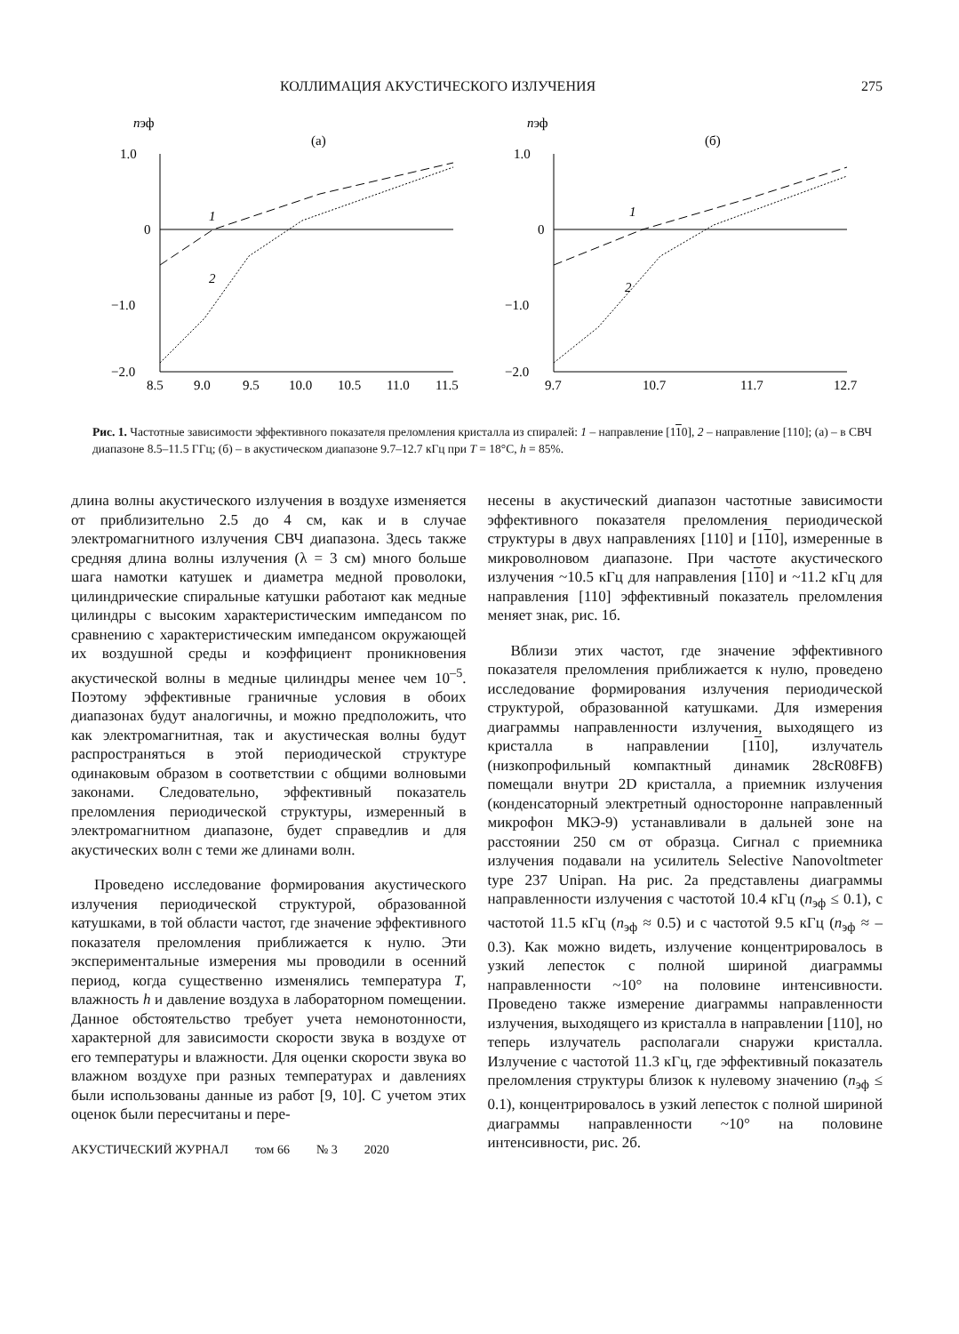КОЛЛИМАЦИЯ АКУСТИЧЕСКОГО ИЗЛУЧЕНИЯ 275
nэф
(а)
1.0
0
−1.0
−2.0
8.5
9.0
9.5
10.0
10.5
11.0
11.5
1
2
nэф
(б)
1.0
0
−1.0
−2.0
9.7
10.7
11.7
12.7
1
2
Рис. 1. Частотные зависимости эффективного показателя преломления кристалла из спиралей: 1 – направление [110], 2 – направление [110]; (а) – в СВЧ диапазоне 8.5–11.5 ГГц; (б) – в акустическом диапазоне 9.7–12.7 кГц при T = 18°C, h = 85%.
длина волны акустического излучения в воздухе изменяется от приблизительно 2.5 до 4 см, как и в случае электромагнитного излучения СВЧ диапазона. Здесь также средняя длина волны излучения (λ = 3 см) много больше шага намотки катушек и диаметра медной проволоки, цилиндрические спиральные катушки работают как медные цилиндры с высоким характеристическим импедансом по сравнению с характеристическим импедансом окружающей их воздушной среды и коэффициент проникновения акустической волны в медные цилиндры менее чем 10<sup>–5</sup>. Поэтому эффективные граничные условия в обоих диапазонах будут аналогичны, и можно предположить, что как электромагнитная, так и акустическая волны будут распространяться в этой периодической структуре одинаковым образом в соответствии с общими волновыми законами. Следовательно, эффективный показатель преломления периодической структуры, измеренный в электромагнитном диапазоне, будет справедлив и для акустических волн с теми же длинами волн.
Проведено исследование формирования акустического излучения периодической структурой, образованной катушками, в той области частот, где значение эффективного показателя преломления приближается к нулю. Эти экспериментальные измерения мы проводили в осенний период, когда существенно изменялись температура T, влажность h и давление воздуха в лабораторном помещении. Данное обстоятельство требует учета немонотонности, характерной для зависимости скорости звука в воздухе от его температуры и влажности. Для оценки скорости звука во влажном воздухе при разных температурах и давлениях были использованы данные из работ [9, 10]. С учетом этих оценок были пересчитаны и пере-
АКУСТИЧЕСКИЙ ЖУРНАЛ том 66 № 3 2020
несены в акустический диапазон частотные зависимости эффективного показателя преломления периодической структуры в двух направлениях [110] и [110], измеренные в микроволновом диапазоне. При частоте акустического излучения ~10.5 кГц для направления [110] и ~11.2 кГц для направления [110] эффективный показатель преломления меняет знак, рис. 1б.
Вблизи этих частот, где значение эффективного показателя преломления приближается к нулю, проведено исследование формирования излучения периодической структурой, образованной катушками. Для измерения диаграммы направленности излучения, выходящего из кристалла в направлении [110], излучатель (низкопрофильный компактный динамик 28cR08FB) помещали внутри 2D кристалла, а приемник излучения (конденсаторный электретный односторонне направленный микрофон МКЭ-9) устанавливали в дальней зоне на расстоянии 250 см от образца. Сигнал с приемника излучения подавали на усилитель Selective Nanovoltmeter type 237 Unipan. На рис. 2а представлены диаграммы направленности излучения с частотой 10.4 кГц (n<sub>эф</sub> ≤ 0.1), с частотой 11.5 кГц (n<sub>эф</sub> ≈ 0.5) и с частотой 9.5 кГц (n<sub>эф</sub> ≈ –0.3). Как можно видеть, излучение концентрировалось в узкий лепесток с полной шириной диаграммы направленности ~10° на половине интенсивности. Проведено также измерение диаграммы направленности излучения, выходящего из кристалла в направлении [110], но теперь излучатель располагали снаружи кристалла. Излучение с частотой 11.3 кГц, где эффективный показатель преломления структуры близок к нулевому значению (n<sub>эф</sub> ≤ 0.1), концентрировалось в узкий лепесток с полной шириной диаграммы направленности ~10° на половине интенсивности, рис. 2б.